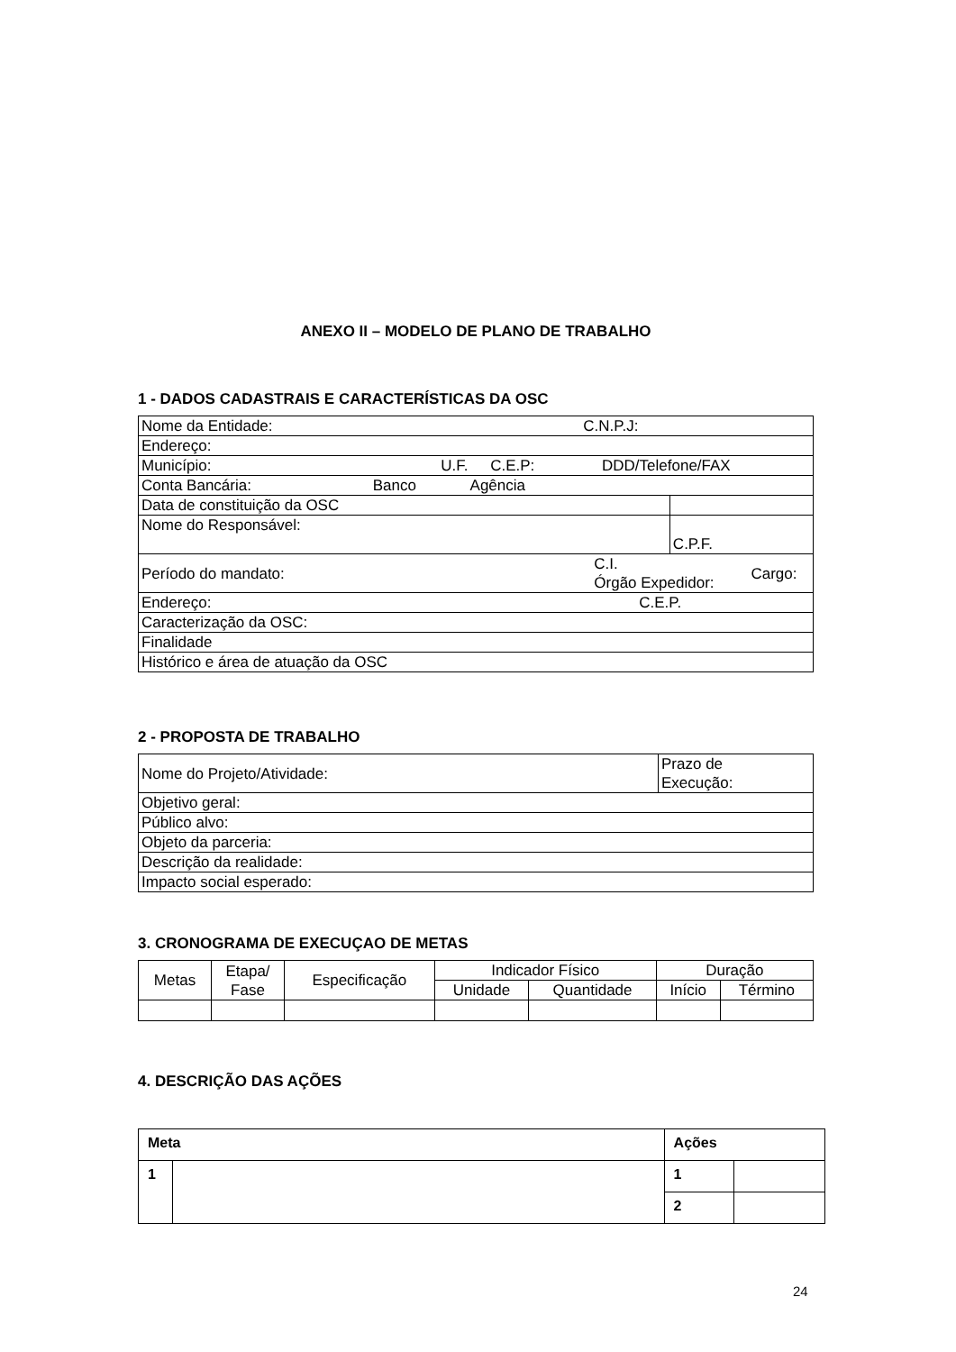ANEXO II – MODELO DE PLANO DE TRABALHO
1 - DADOS CADASTRAIS E CARACTERÍSTICAS DA OSC
| Nome da Entidade: C.N.P.J: | | | |
| Endereço: | | | |
| Município: U.F. C.E.P: DDD/Telefone/FAX | | | |
| Conta Bancária: Banco Agência | | | |
| Data de constituição da OSC | | | |
| Nome do Responsável: | | C.P.F. | |
| Período do mandato: | C.I. Órgão Expedidor: | | Cargo: |
| Endereço: C.E.P. | | | |
| Caracterização da OSC: | | | |
| Finalidade | | | |
| Histórico e área de atuação da OSC | | | |
2 - PROPOSTA DE TRABALHO
| Nome do Projeto/Atividade: | Prazo de Execução: |
| Objetivo geral: | |
| Público alvo: | |
| Objeto da parceria: | |
| Descrição da realidade: | |
| Impacto social esperado: | |
3. CRONOGRAMA DE EXECUÇAO DE METAS
| Metas | Etapa/ Fase | Especificação | Indicador Físico | | Duração | |
| --- | --- | --- | --- | --- | --- | --- |
| | | | Unidade | Quantidade | Início | Término |
4. DESCRIÇÃO DAS AÇÕES
| Meta | | Ações | |
| 1 | | 1 | |
| | | 2 | |
24